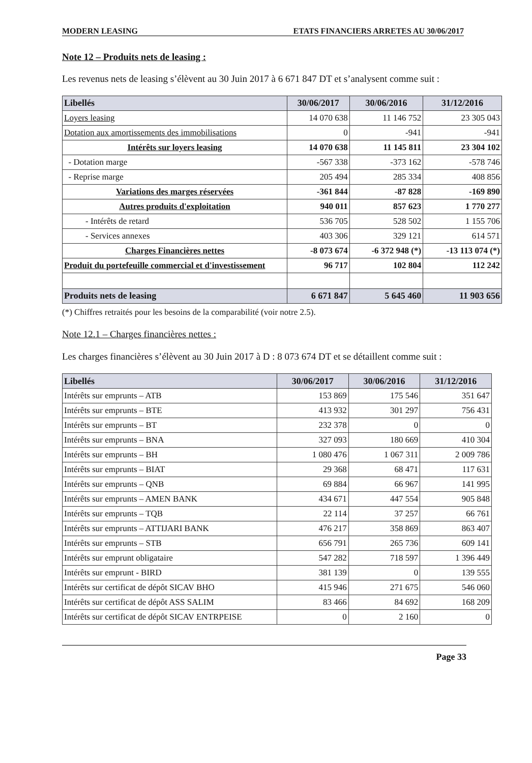MODERN LEASING ETATS FINANCIERS ARRETES AU 30/06/2017
Note 12 – Produits nets de leasing :
Les revenus nets de leasing s’élèvent au 30 Juin 2017 à 6 671 847 DT et s’analysent comme suit :
| Libellés | 30/06/2017 | 30/06/2016 | 31/12/2016 |
| --- | --- | --- | --- |
| Loyers leasing | 14 070 638 | 11 146 752 | 23 305 043 |
| Dotation aux amortissements des immobilisations | 0 | -941 | -941 |
| Intérêts sur loyers leasing | 14 070 638 | 11 145 811 | 23 304 102 |
| - Dotation marge | -567 338 | -373 162 | -578 746 |
| - Reprise marge | 205 494 | 285 334 | 408 856 |
| Variations des marges réservées | -361 844 | -87 828 | -169 890 |
| Autres produits d'exploitation | 940 011 | 857 623 | 1 770 277 |
| - Intérêts de retard | 536 705 | 528 502 | 1 155 706 |
| - Services annexes | 403 306 | 329 121 | 614 571 |
| Charges Financières nettes | -8 073 674 | -6 372 948 (*) | -13 113 074 (*) |
| Produit du portefeuille commercial et d'investissement | 96 717 | 102 804 | 112 242 |
| Produits nets de leasing | 6 671 847 | 5 645 460 | 11 903 656 |
(*) Chiffres retraités pour les besoins de la comparabilité (voir notre 2.5).
Note 12.1 – Charges financières nettes :
Les charges financières s’élèvent au 30 Juin 2017 à D : 8 073 674 DT et se détaillent comme suit :
| Libellés | 30/06/2017 | 30/06/2016 | 31/12/2016 |
| --- | --- | --- | --- |
| Intérêts sur emprunts – ATB | 153 869 | 175 546 | 351 647 |
| Intérêts sur emprunts – BTE | 413 932 | 301 297 | 756 431 |
| Intérêts sur emprunts – BT | 232 378 | 0 | 0 |
| Intérêts sur emprunts – BNA | 327 093 | 180 669 | 410 304 |
| Intérêts sur emprunts – BH | 1 080 476 | 1 067 311 | 2 009 786 |
| Intérêts sur emprunts – BIAT | 29 368 | 68 471 | 117 631 |
| Intérêts sur emprunts – QNB | 69 884 | 66 967 | 141 995 |
| Intérêts sur emprunts – AMEN BANK | 434 671 | 447 554 | 905 848 |
| Intérêts sur emprunts – TQB | 22 114 | 37 257 | 66 761 |
| Intérêts sur emprunts – ATTIJARI BANK | 476 217 | 358 869 | 863 407 |
| Intérêts sur emprunts – STB | 656 791 | 265 736 | 609 141 |
| Intérêts sur emprunt obligataire | 547 282 | 718 597 | 1 396 449 |
| Intérêts sur emprunt - BIRD | 381 139 | 0 | 139 555 |
| Intérêts sur certificat de dépôt SICAV BHO | 415 946 | 271 675 | 546 060 |
| Intérêts sur certificat de dépôt ASS SALIM | 83 466 | 84 692 | 168 209 |
| Intérêts sur certificat de dépôt SICAV ENTRPEISE | 0 | 2 160 | 0 |
Page 33